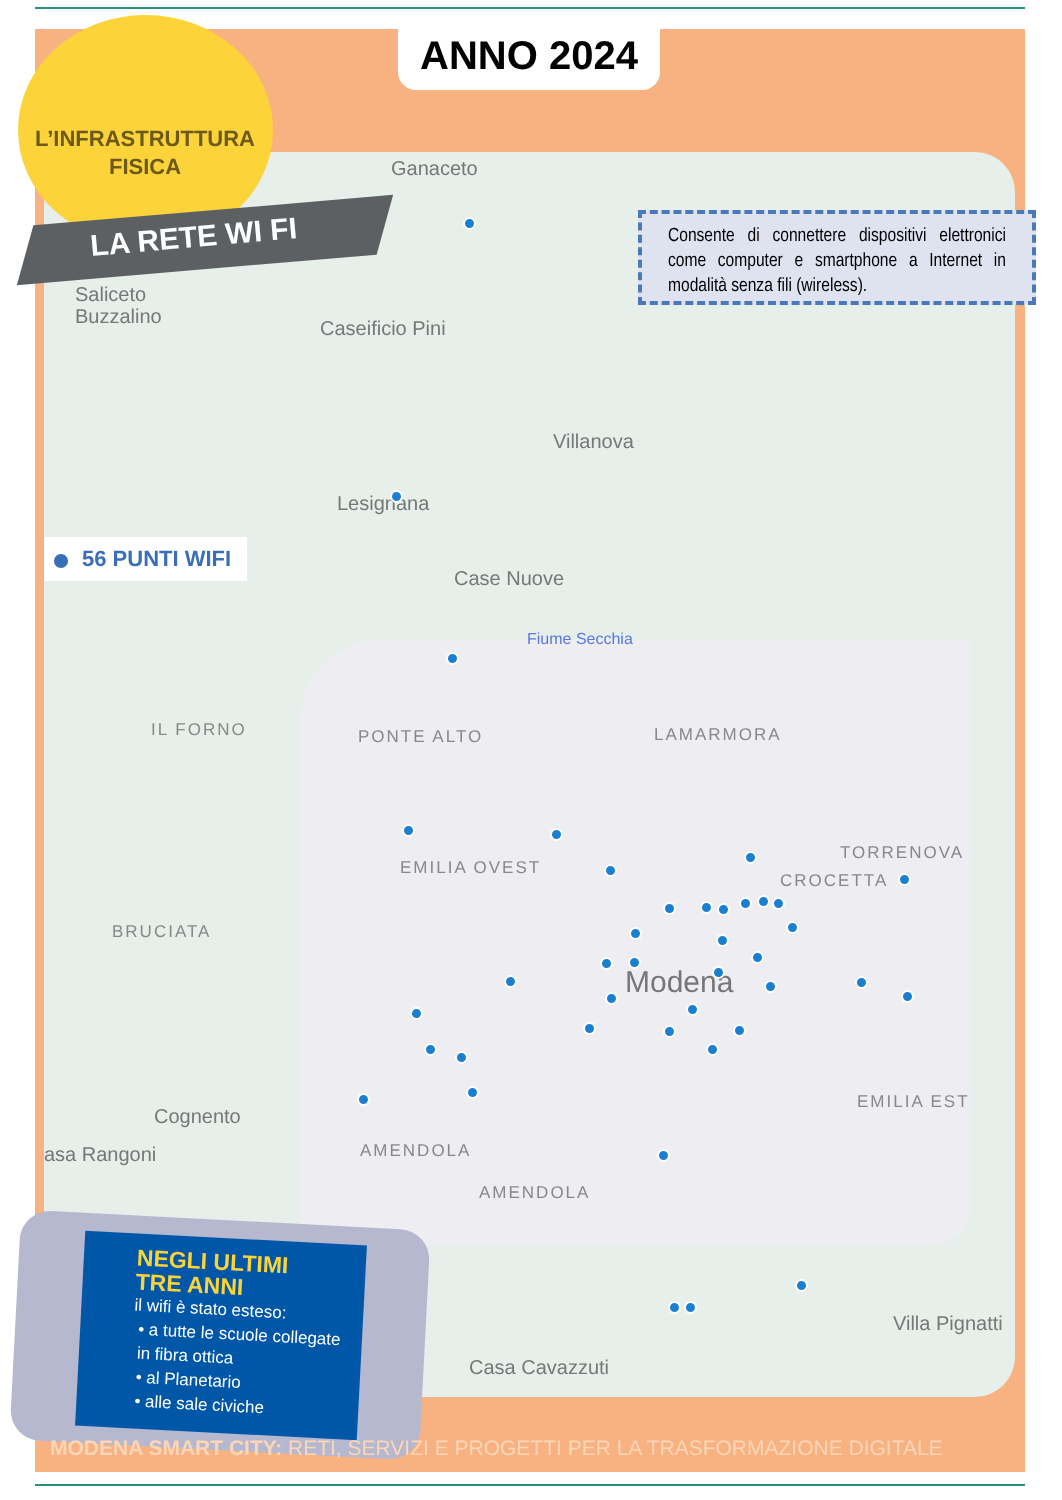ANNO 2024
L’INFRASTRUTTURA
FISICA
LA RETE WI FI
Consente di connettere dispositivi elettronici come computer e smartphone a Internet in modalità senza fili (wireless).
56 PUNTI WIFI
Ganaceto
Saliceto
Buzzalino
Caseificio Pini
Villanova
Lesignana
Case Nuove
Fiume Secchia
IL FORNO PONTE ALTO LAMARMORA
EMILIA OVEST
TORRENOVA
CROCETTA
BRUCIATA
Modena
EMILIA EST
Cognento
asa Rangoni AMENDOLA
AMENDOLA
Villa Pignatti
Casa Cavazzuti
NEGLI ULTIMI
TRE ANNI
il wifi è stato esteso:
• a tutte le scuole collegate in fibra ottica
• al Planetario
• alle sale civiche
MODENA SMART CITY: RETI, SERVIZI E PROGETTI PER LA TRASFORMAZIONE DIGITALE